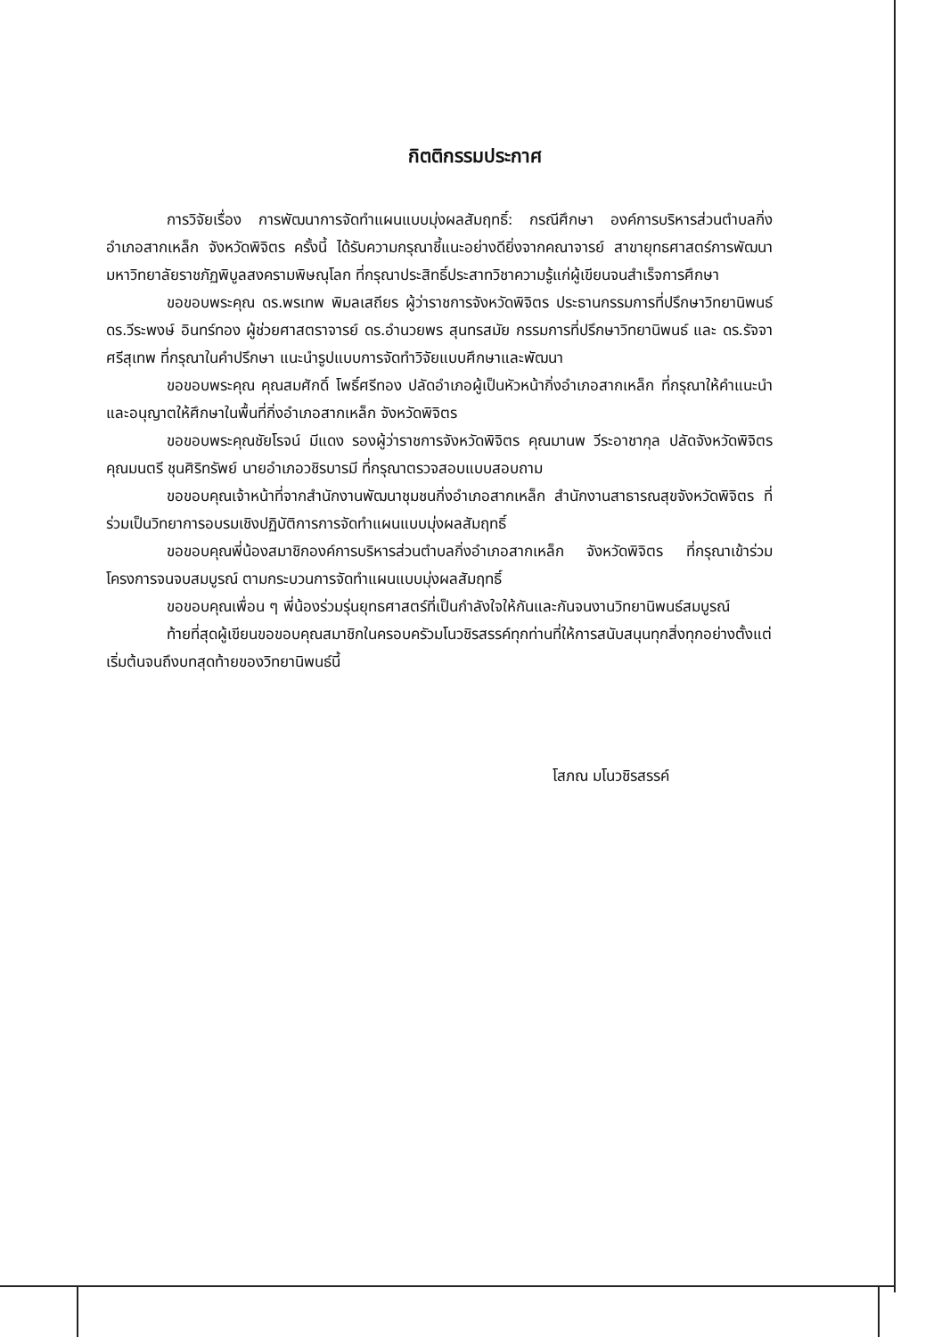กิตติกรรมประกาศ
การวิจัยเรื่อง การพัฒนาการจัดทำแผนแบบมุ่งผลสัมฤทธิ์: กรณีศึกษา องค์การบริหารส่วนตำบลกิ่งอำเภอสากเหล็ก จังหวัดพิจิตร ครั้งนี้ ได้รับความกรุณาชี้แนะอย่างดียิ่งจากคณาจารย์ สาขายุทธศาสตร์การพัฒนา มหาวิทยาลัยราชภัฏพิบูลสงครามพิษณุโลก ที่กรุณาประสิทธิ์ประสาทวิชาความรู้แก่ผู้เขียนจนสำเร็จการศึกษา
ขอขอบพระคุณ ดร.พรเทพ พิมลเสถียร ผู้ว่าราชการจังหวัดพิจิตร ประธานกรรมการที่ปรึกษาวิทยานิพนธ์ ดร.วีระพงษ์ อินทร์ทอง ผู้ช่วยศาสตราจารย์ ดร.อำนวยพร สุนทรสมัย กรรมการที่ปรึกษาวิทยานิพนธ์ และ ดร.รัจจา ศรีสุเทพ ที่กรุณาในคำปรึกษา แนะนำรูปแบบการจัดทำวิจัยแบบศึกษาและพัฒนา
ขอขอบพระคุณ คุณสมศักดิ์ โพธิ์ศรีทอง ปลัดอำเภอผู้เป็นหัวหน้ากิ่งอำเภอสากเหล็ก ที่กรุณาให้คำแนะนำและอนุญาตให้ศึกษาในพื้นที่กิ่งอำเภอสากเหล็ก จังหวัดพิจิตร
ขอขอบพระคุณชัยโรจน์ มีแดง รองผู้ว่าราชการจังหวัดพิจิตร คุณมานพ วีระอาชากุล ปลัดจังหวัดพิจิตร คุณมนตรี ชุนศิริทรัพย์ นายอำเภอวชิรบารมี ที่กรุณาตรวจสอบแบบสอบถาม
ขอขอบคุณเจ้าหน้าที่จากสำนักงานพัฒนาชุมชนกิ่งอำเภอสากเหล็ก สำนักงานสาธารณสุขจังหวัดพิจิตร ที่ร่วมเป็นวิทยาการอบรมเชิงปฏิบัติการการจัดทำแผนแบบมุ่งผลสัมฤทธิ์
ขอขอบคุณพี่น้องสมาชิกองค์การบริหารส่วนตำบลกิ่งอำเภอสากเหล็ก จังหวัดพิจิตร ที่กรุณาเข้าร่วมโครงการจนจบสมบูรณ์ ตามกระบวนการจัดทำแผนแบบมุ่งผลสัมฤทธิ์
ขอขอบคุณเพื่อน ๆ พี่น้องร่วมรุ่นยุทธศาสตร์ที่เป็นกำลังใจให้กันและกันจนงานวิทยานิพนธ์สมบูรณ์
ท้ายที่สุดผู้เขียนขอขอบคุณสมาชิกในครอบครัวมโนวชิรสรรค์ทุกท่านที่ให้การสนับสนุนทุกสิ่งทุกอย่างตั้งแต่เริ่มต้นจนถึงบทสุดท้ายของวิทยานิพนธ์นี้
โสภณ มโนวชิรสรรค์